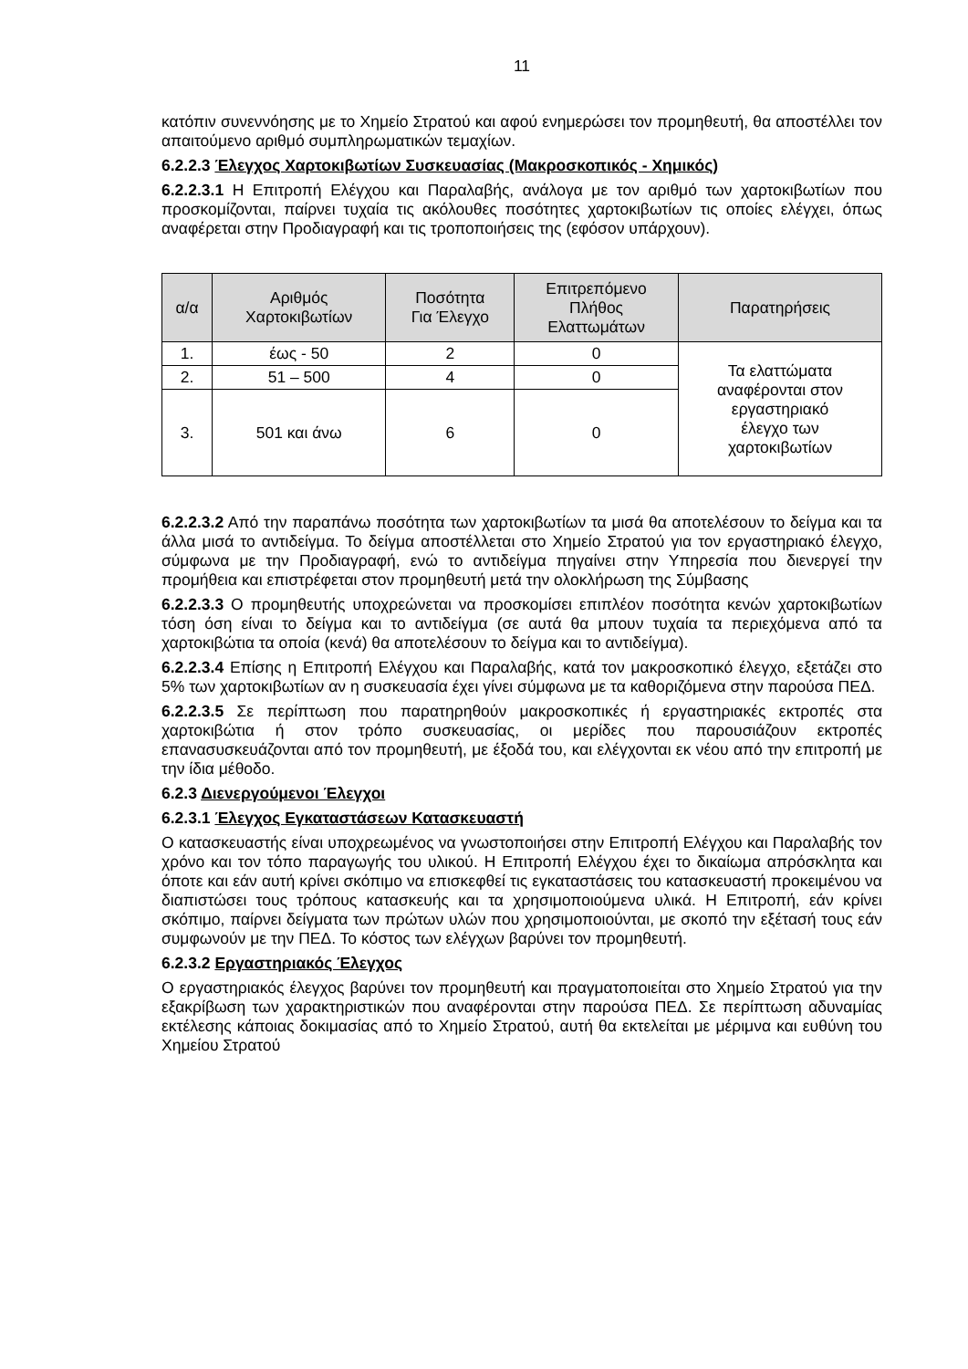11
κατόπιν συνεννόησης με το Χημείο Στρατού και αφού ενημερώσει τον προμηθευτή, θα αποστέλλει τον απαιτούμενο αριθμό συμπληρωματικών τεμαχίων.
6.2.2.3 Έλεγχος Χαρτοκιβωτίων Συσκευασίας (Μακροσκοπικός - Χημικός)
6.2.2.3.1 Η Επιτροπή Ελέγχου και Παραλαβής, ανάλογα με τον αριθμό των χαρτοκιβωτίων που προσκομίζονται, παίρνει τυχαία τις ακόλουθες ποσότητες χαρτοκιβωτίων τις οποίες ελέγχει, όπως αναφέρεται στην Προδιαγραφή και τις τροποποιήσεις της (εφόσον υπάρχουν).
| α/α | Αριθμός Χαρτοκιβωτίων | Ποσότητα Για Έλεγχο | Επιτρεπόμενο Πλήθος Ελαττωμάτων | Παρατηρήσεις |
| --- | --- | --- | --- | --- |
| 1. | έως - 50 | 2 | 0 | Τα ελαττώματα αναφέρονται στον εργαστηριακό έλεγχο των χαρτοκιβωτίων |
| 2. | 51 – 500 | 4 | 0 | |
| 3. | 501 και άνω | 6 | 0 | |
6.2.2.3.2 Από την παραπάνω ποσότητα των χαρτοκιβωτίων τα μισά θα αποτελέσουν το δείγμα και τα άλλα μισά το αντιδείγμα. Το δείγμα αποστέλλεται στο Χημείο Στρατού για τον εργαστηριακό έλεγχο, σύμφωνα με την Προδιαγραφή, ενώ το αντιδείγμα πηγαίνει στην Υπηρεσία που διενεργεί την προμήθεια και επιστρέφεται στον προμηθευτή μετά την ολοκλήρωση της Σύμβασης
6.2.2.3.3 Ο προμηθευτής υποχρεώνεται να προσκομίσει επιπλέον ποσότητα κενών χαρτοκιβωτίων τόση όση είναι το δείγμα και το αντιδείγμα (σε αυτά θα μπουν τυχαία τα περιεχόμενα από τα χαρτοκιβώτια τα οποία (κενά) θα αποτελέσουν το δείγμα και το αντιδείγμα).
6.2.2.3.4 Επίσης η Επιτροπή Ελέγχου και Παραλαβής, κατά τον μακροσκοπικό έλεγχο, εξετάζει στο 5% των χαρτοκιβωτίων αν η συσκευασία έχει γίνει σύμφωνα με τα καθοριζόμενα στην παρούσα ΠΕΔ.
6.2.2.3.5 Σε περίπτωση που παρατηρηθούν μακροσκοπικές ή εργαστηριακές εκτροπές στα χαρτοκιβώτια ή στον τρόπο συσκευασίας, οι μερίδες που παρουσιάζουν εκτροπές επανασυσκευάζονται από τον προμηθευτή, με έξοδά του, και ελέγχονται εκ νέου από την επιτροπή με την ίδια μέθοδο.
6.2.3 Διενεργούμενοι Έλεγχοι
6.2.3.1 Έλεγχος Εγκαταστάσεων Κατασκευαστή
Ο κατασκευαστής είναι υποχρεωμένος να γνωστοποιήσει στην Επιτροπή Ελέγχου και Παραλαβής τον χρόνο και τον τόπο παραγωγής του υλικού. Η Επιτροπή Ελέγχου έχει το δικαίωμα απρόσκλητα και όποτε και εάν αυτή κρίνει σκόπιμο να επισκεφθεί τις εγκαταστάσεις του κατασκευαστή προκειμένου να διαπιστώσει τους τρόπους κατασκευής και τα χρησιμοποιούμενα υλικά. Η Επιτροπή, εάν κρίνει σκόπιμο, παίρνει δείγματα των πρώτων υλών που χρησιμοποιούνται, με σκοπό την εξέτασή τους εάν συμφωνούν με την ΠΕΔ. Το κόστος των ελέγχων βαρύνει τον προμηθευτή.
6.2.3.2 Εργαστηριακός Έλεγχος
Ο εργαστηριακός έλεγχος βαρύνει τον προμηθευτή και πραγματοποιείται στο Χημείο Στρατού για την εξακρίβωση των χαρακτηριστικών που αναφέρονται στην παρούσα ΠΕΔ. Σε περίπτωση αδυναμίας εκτέλεσης κάποιας δοκιμασίας από το Χημείο Στρατού, αυτή θα εκτελείται με μέριμνα και ευθύνη του Χημείου Στρατού